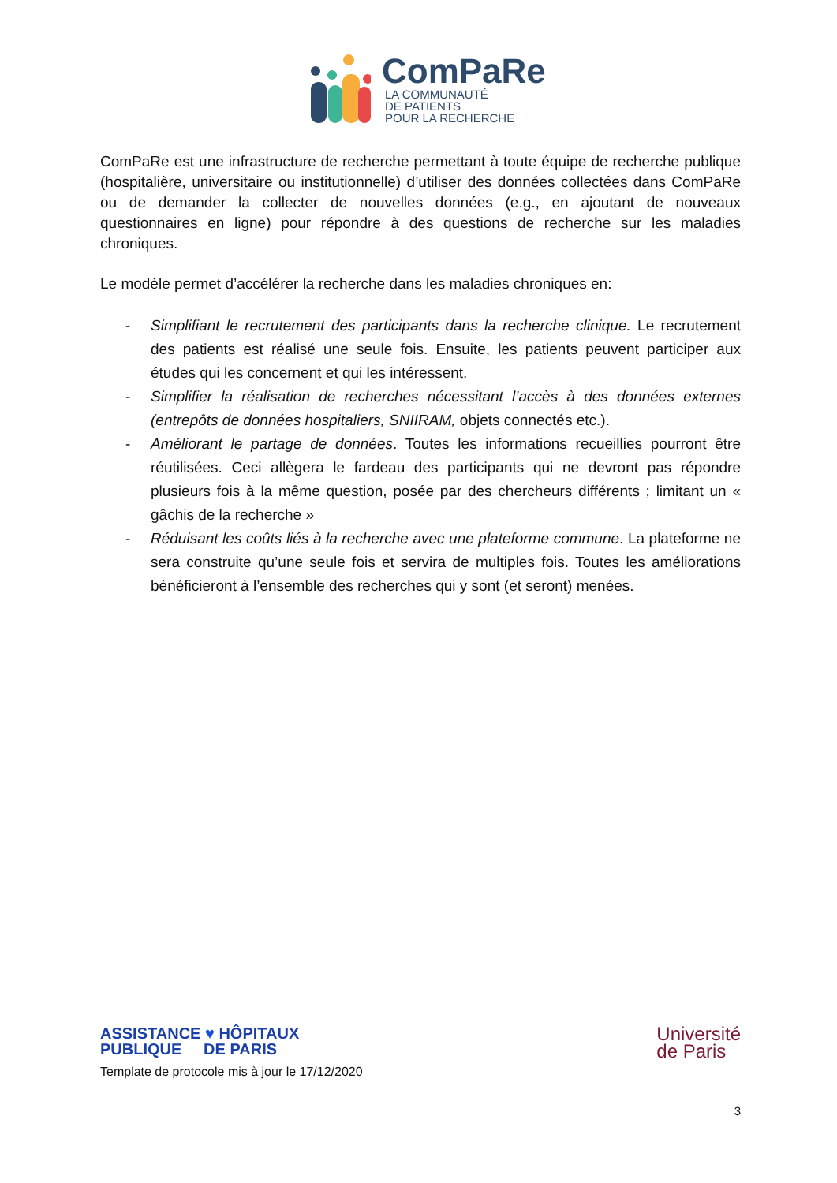ComPaRe
LA COMMUNAUTÉ
DE PATIENTS
POUR LA RECHERCHE
ComPaRe est une infrastructure de recherche permettant à toute équipe de recherche publique (hospitalière, universitaire ou institutionnelle) d’utiliser des données collectées dans ComPaRe ou de demander la collecter de nouvelles données (e.g., en ajoutant de nouveaux questionnaires en ligne) pour répondre à des questions de recherche sur les maladies chroniques.
Le modèle permet d’accélérer la recherche dans les maladies chroniques en:
- Simplifiant le recrutement des participants dans la recherche clinique. Le recrutement des patients est réalisé une seule fois. Ensuite, les patients peuvent participer aux études qui les concernent et qui les intéressent.
- Simplifier la réalisation de recherches nécessitant l’accès à des données externes (entrepôts de données hospitaliers, SNIIRAM, objets connectés etc.).
- Améliorant le partage de données. Toutes les informations recueillies pourront être réutilisées. Ceci allègera le fardeau des participants qui ne devront pas répondre plusieurs fois à la même question, posée par des chercheurs différents ; limitant un « gâchis de la recherche »
- Réduisant les coûts liés à la recherche avec une plateforme commune. La plateforme ne sera construite qu’une seule fois et servira de multiples fois. Toutes les améliorations bénéficieront à l’ensemble des recherches qui y sont (et seront) menées.
ASSISTANCE ♥ HÔPITAUX
PUBLIQUE DE PARIS
Université
de Paris
Template de protocole mis à jour le 17/12/2020
3